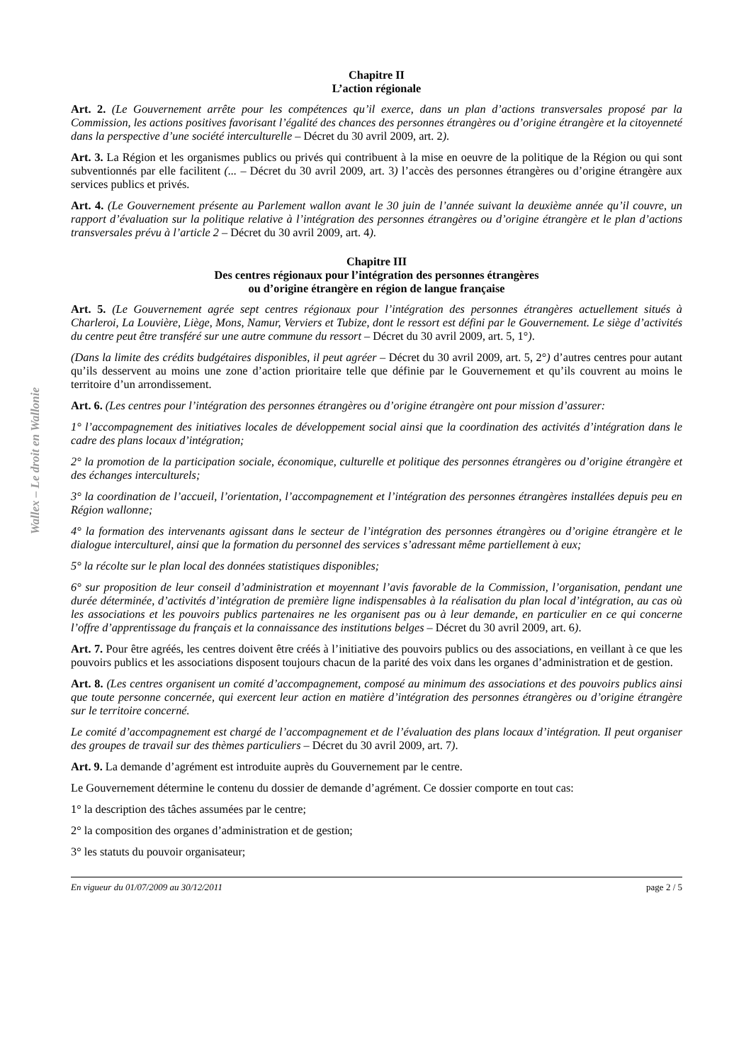Wallex – Le droit en Wallonie
Chapitre II
L’action régionale
Art. 2. (Le Gouvernement arrête pour les compétences qu’il exerce, dans un plan d’actions transversales proposé par la Commission, les actions positives favorisant l’égalité des chances des personnes étrangères ou d’origine étrangère et la citoyenneté dans la perspective d’une société interculturelle – Décret du 30 avril 2009, art. 2).
Art. 3. La Région et les organismes publics ou privés qui contribuent à la mise en oeuvre de la politique de la Région ou qui sont subventionnés par elle facilitent (... – Décret du 30 avril 2009, art. 3) l’accès des personnes étrangères ou d’origine étrangère aux services publics et privés.
Art. 4. (Le Gouvernement présente au Parlement wallon avant le 30 juin de l’année suivant la deuxième année qu’il couvre, un rapport d’évaluation sur la politique relative à l’intégration des personnes étrangères ou d’origine étrangère et le plan d’actions transversales prévu à l’article 2 – Décret du 30 avril 2009, art. 4).
Chapitre III
Des centres régionaux pour l’intégration des personnes étrangères
ou d’origine étrangère en région de langue française
Art. 5. (Le Gouvernement agrée sept centres régionaux pour l’intégration des personnes étrangères actuellement situés à Charleroi, La Louvière, Liège, Mons, Namur, Verviers et Tubize, dont le ressort est défini par le Gouvernement. Le siège d’activités du centre peut être transféré sur une autre commune du ressort – Décret du 30 avril 2009, art. 5, 1°).
(Dans la limite des crédits budgétaires disponibles, il peut agréer – Décret du 30 avril 2009, art. 5, 2°) d’autres centres pour autant qu’ils desservent au moins une zone d’action prioritaire telle que définie par le Gouvernement et qu’ils couvrent au moins le territoire d’un arrondissement.
Art. 6. (Les centres pour l’intégration des personnes étrangères ou d’origine étrangère ont pour mission d’assurer:
1° l’accompagnement des initiatives locales de développement social ainsi que la coordination des activités d’intégration dans le cadre des plans locaux d’intégration;
2° la promotion de la participation sociale, économique, culturelle et politique des personnes étrangères ou d’origine étrangère et des échanges interculturels;
3° la coordination de l’accueil, l’orientation, l’accompagnement et l’intégration des personnes étrangères installées depuis peu en Région wallonne;
4° la formation des intervenants agissant dans le secteur de l’intégration des personnes étrangères ou d’origine étrangère et le dialogue interculturel, ainsi que la formation du personnel des services s’adressant même partiellement à eux;
5° la récolte sur le plan local des données statistiques disponibles;
6° sur proposition de leur conseil d’administration et moyennant l’avis favorable de la Commission, l’organisation, pendant une durée déterminée, d’activités d’intégration de première ligne indispensables à la réalisation du plan local d’intégration, au cas où les associations et les pouvoirs publics partenaires ne les organisent pas ou à leur demande, en particulier en ce qui concerne l’offre d’apprentissage du français et la connaissance des institutions belges – Décret du 30 avril 2009, art. 6).
Art. 7. Pour être agréés, les centres doivent être créés à l’initiative des pouvoirs publics ou des associations, en veillant à ce que les pouvoirs publics et les associations disposent toujours chacun de la parité des voix dans les organes d’administration et de gestion.
Art. 8. (Les centres organisent un comité d’accompagnement, composé au minimum des associations et des pouvoirs publics ainsi que toute personne concernée, qui exercent leur action en matière d’intégration des personnes étrangères ou d’origine étrangère sur le territoire concerné.
Le comité d’accompagnement est chargé de l’accompagnement et de l’évaluation des plans locaux d’intégration. Il peut organiser des groupes de travail sur des thèmes particuliers – Décret du 30 avril 2009, art. 7).
Art. 9. La demande d’agrément est introduite auprès du Gouvernement par le centre.
Le Gouvernement détermine le contenu du dossier de demande d’agrément. Ce dossier comporte en tout cas:
1° la description des tâches assumées par le centre;
2° la composition des organes d’administration et de gestion;
3° les statuts du pouvoir organisateur;
En vigueur du 01/07/2009 au 30/12/2011 page 2 / 5